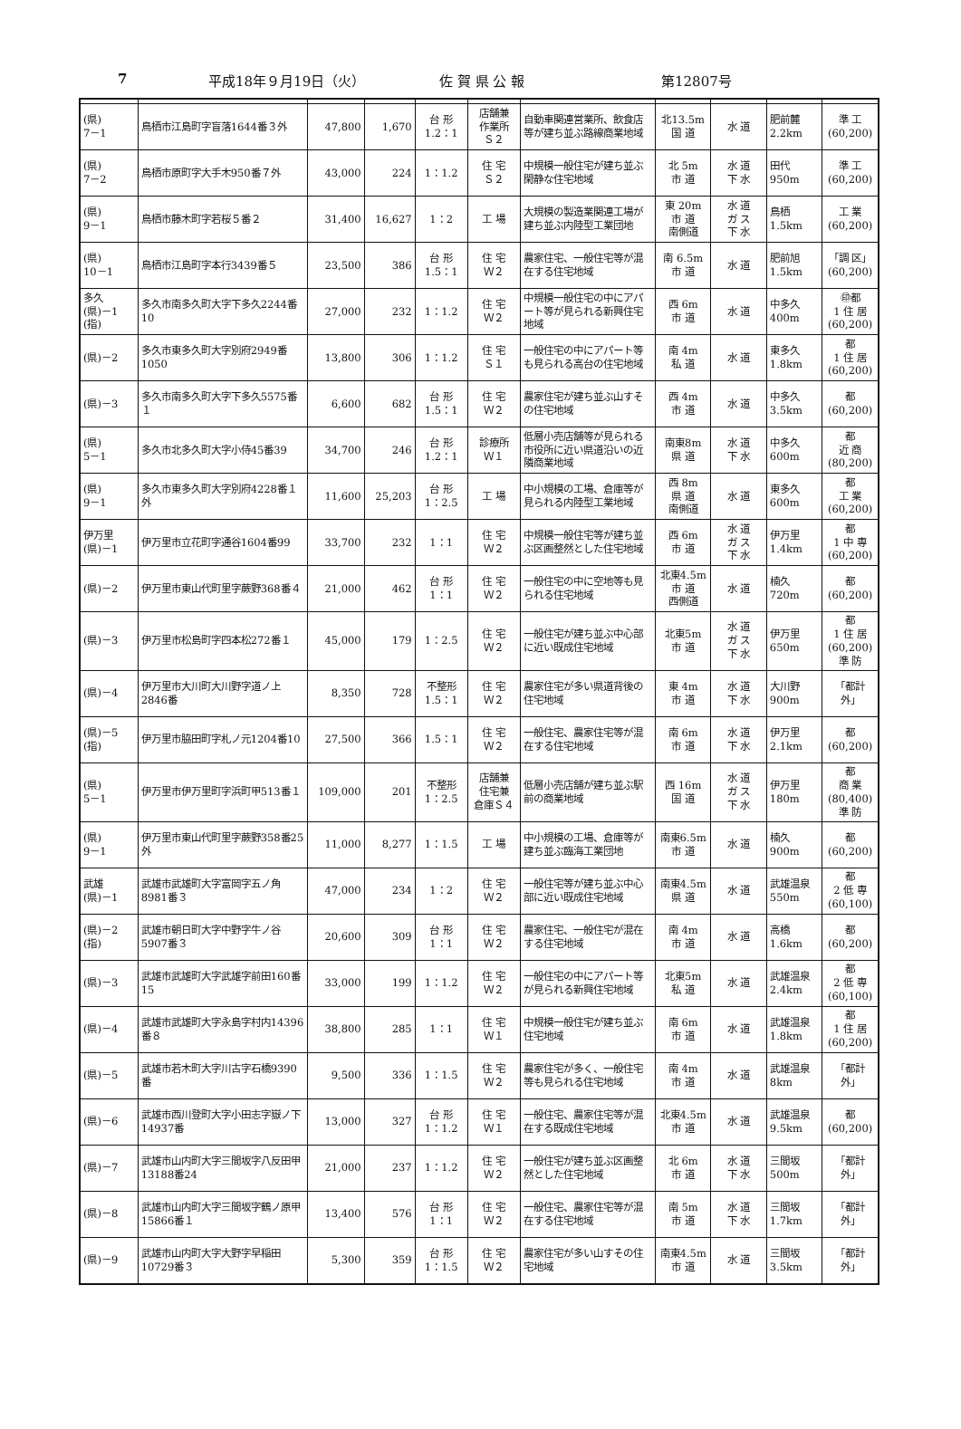7 平成18年９月19日（火） 佐 賀 県 公 報 第12807号
| (県) 7－1 | 鳥栖市江島町字盲落1644番３外 | 47,800 | 1,670 | 台 形 1.2：1 | 店舗兼 作業所 Ｓ２ | 自動車関連営業所、飲食店等が建ち並ぶ路線商業地域 | 北13.5m 国 道 | 水 道 | 肥前麓 2.2km | 準 工 (60,200) |
| (県) 7－2 | 鳥栖市原町字大手木950番７外 | 43,000 | 224 | 1：1.2 | 住 宅 Ｓ２ | 中規模一般住宅が建ち並ぶ閑静な住宅地域 | 北 5m 市 道 | 水 道 下 水 | 田代 950m | 準 工 (60,200) |
| (県) 9－1 | 鳥栖市藤木町字若桜５番２ | 31,400 | 16,627 | 1：2 | 工 場 | 大規模の製造業関連工場が建ち並ぶ内陸型工業団地 | 東 20m 市 道 南側道 | 水 道 ガ ス 下 水 | 鳥栖 1.5km | 工 業 (60,200) |
| (県) 10－1 | 鳥栖市江島町字本行3439番５ | 23,500 | 386 | 台 形 1.5：1 | 住 宅 Ｗ２ | 農家住宅、一般住宅等が混在する住宅地域 | 南 6.5m 市 道 | 水 道 | 肥前旭 1.5km | 「調 区」 (60,200) |
| 多久 (県)－1 (指) | 多久市南多久町大字下多久2244番10 | 27,000 | 232 | 1：1.2 | 住 宅 Ｗ２ | 中規模一般住宅の中にアパート等が見られる新興住宅地域 | 西 6m 市 道 | 水 道 | 中多久 400m | ㊞都 1 住 居 (60,200) |
| (県)－2 | 多久市東多久町大字別府2949番1050 | 13,800 | 306 | 1：1.2 | 住 宅 Ｓ１ | 一般住宅の中にアパート等も見られる高台の住宅地域 | 南 4m 私 道 | 水 道 | 東多久 1.8km | 都 1 住 居 (60,200) |
| (県)－3 | 多久市南多久町大字下多久5575番１ | 6,600 | 682 | 台 形 1.5：1 | 住 宅 Ｗ２ | 農家住宅が建ち並ぶ山すその住宅地域 | 西 4m 市 道 | 水 道 | 中多久 3.5km | 都 (60,200) |
| (県) 5－1 | 多久市北多久町大字小侍45番39 | 34,700 | 246 | 台 形 1.2：1 | 診療所 Ｗ１ | 低層小売店舗等が見られる市役所に近い県道沿いの近隣商業地域 | 南東8m 県 道 | 水 道 下 水 | 中多久 600m | 都 近 商 (80,200) |
| (県) 9－1 | 多久市東多久町大字別府4228番１外 | 11,600 | 25,203 | 台 形 1：2.5 | 工 場 | 中小規模の工場、倉庫等が見られる内陸型工業地域 | 西 8m 県 道 南側道 | 水 道 | 東多久 600m | 都 工 業 (60,200) |
| 伊万里 (県)－1 | 伊万里市立花町字通谷1604番99 | 33,700 | 232 | 1：1 | 住 宅 Ｗ２ | 中規模一般住宅等が建ち並ぶ区画整然とした住宅地域 | 西 6m 市 道 | 水 道 ガ ス 下 水 | 伊万里 1.4km | 都 1 中 専 (60,200) |
| (県)－2 | 伊万里市東山代町里字蕨野368番４ | 21,000 | 462 | 台 形 1：1 | 住 宅 Ｗ２ | 一般住宅の中に空地等も見られる住宅地域 | 北東4.5m 市 道 西側道 | 水 道 | 楠久 720m | 都 (60,200) |
| (県)－3 | 伊万里市松島町字四本松272番１ | 45,000 | 179 | 1：2.5 | 住 宅 Ｗ２ | 一般住宅が建ち並ぶ中心部に近い既成住宅地域 | 北東5m 市 道 | 水 道 ガ ス 下 水 | 伊万里 650m | 都 1 住 居 (60,200) 準 防 |
| (県)－4 | 伊万里市大川町大川野字道ノ上2846番 | 8,350 | 728 | 不整形 1.5：1 | 住 宅 Ｗ２ | 農家住宅が多い県道背後の住宅地域 | 東 4m 市 道 | 水 道 下 水 | 大川野 900m | 「都計外」 |
| (県)－5 (指) | 伊万里市脇田町字札ノ元1204番10 | 27,500 | 366 | 1.5：1 | 住 宅 Ｗ２ | 一般住宅、農家住宅等が混在する住宅地域 | 南 6m 市 道 | 水 道 下 水 | 伊万里 2.1km | 都 (60,200) |
| (県) 5－1 | 伊万里市伊万里町字浜町甲513番１ | 109,000 | 201 | 不整形 1：2.5 | 店舗兼 住宅兼 倉庫Ｓ４ | 低層小売店舗が建ち並ぶ駅前の商業地域 | 西 16m 国 道 | 水 道 ガ ス 下 水 | 伊万里 180m | 都 商 業 (80,400) 準 防 |
| (県) 9－1 | 伊万里市東山代町里字蕨野358番25外 | 11,000 | 8,277 | 1：1.5 | 工 場 | 中小規模の工場、倉庫等が建ち並ぶ臨海工業団地 | 南東6.5m 市 道 | 水 道 | 楠久 900m | 都 (60,200) |
| 武雄 (県)－1 | 武雄市武雄町大字富岡字五ノ角8981番３ | 47,000 | 234 | 1：2 | 住 宅 Ｗ２ | 一般住宅等が建ち並ぶ中心部に近い既成住宅地域 | 南東4.5m 県 道 | 水 道 | 武雄温泉 550m | 都 2 低 専 (60,100) |
| (県)－2 (指) | 武雄市朝日町大字中野字牛ノ谷5907番３ | 20,600 | 309 | 台 形 1：1 | 住 宅 Ｗ２ | 農家住宅、一般住宅が混在する住宅地域 | 南 4m 市 道 | 水 道 | 高橋 1.6km | 都 (60,200) |
| (県)－3 | 武雄市武雄町大字武雄字前田160番15 | 33,000 | 199 | 1：1.2 | 住 宅 Ｗ２ | 一般住宅の中にアパート等が見られる新興住宅地域 | 北東5m 私 道 | 水 道 | 武雄温泉 2.4km | 都 2 低 専 (60,100) |
| (県)－4 | 武雄市武雄町大字永島字村内14396番８ | 38,800 | 285 | 1：1 | 住 宅 Ｗ１ | 中規模一般住宅が建ち並ぶ住宅地域 | 南 6m 市 道 | 水 道 | 武雄温泉 1.8km | 都 1 住 居 (60,200) |
| (県)－5 | 武雄市若木町大字川古字石橋9390番 | 9,500 | 336 | 1：1.5 | 住 宅 Ｗ２ | 農家住宅が多く、一般住宅等も見られる住宅地域 | 南 4m 市 道 | 水 道 | 武雄温泉 8km | 「都計外」 |
| (県)－6 | 武雄市西川登町大字小田志字嶽ノ下14937番 | 13,000 | 327 | 台 形 1：1.2 | 住 宅 Ｗ１ | 一般住宅、農家住宅等が混在する既成住宅地域 | 北東4.5m 市 道 | 水 道 | 武雄温泉 9.5km | 都 (60,200) |
| (県)－7 | 武雄市山内町大字三間坂字八反田甲13188番24 | 21,000 | 237 | 1：1.2 | 住 宅 Ｗ２ | 一般住宅が建ち並ぶ区画整然とした住宅地域 | 北 6m 市 道 | 水 道 下 水 | 三間坂 500m | 「都計外」 |
| (県)－8 | 武雄市山内町大字三間坂字鶴ノ原甲15866番１ | 13,400 | 576 | 台 形 1：1 | 住 宅 Ｗ２ | 一般住宅、農家住宅等が混在する住宅地域 | 南 5m 市 道 | 水 道 下 水 | 三間坂 1.7km | 「都計外」 |
| (県)－9 | 武雄市山内町大字大野字早稲田10729番３ | 5,300 | 359 | 台 形 1：1.5 | 住 宅 Ｗ２ | 農家住宅が多い山すその住宅地域 | 南東4.5m 市 道 | 水 道 | 三間坂 3.5km | 「都計外」 |